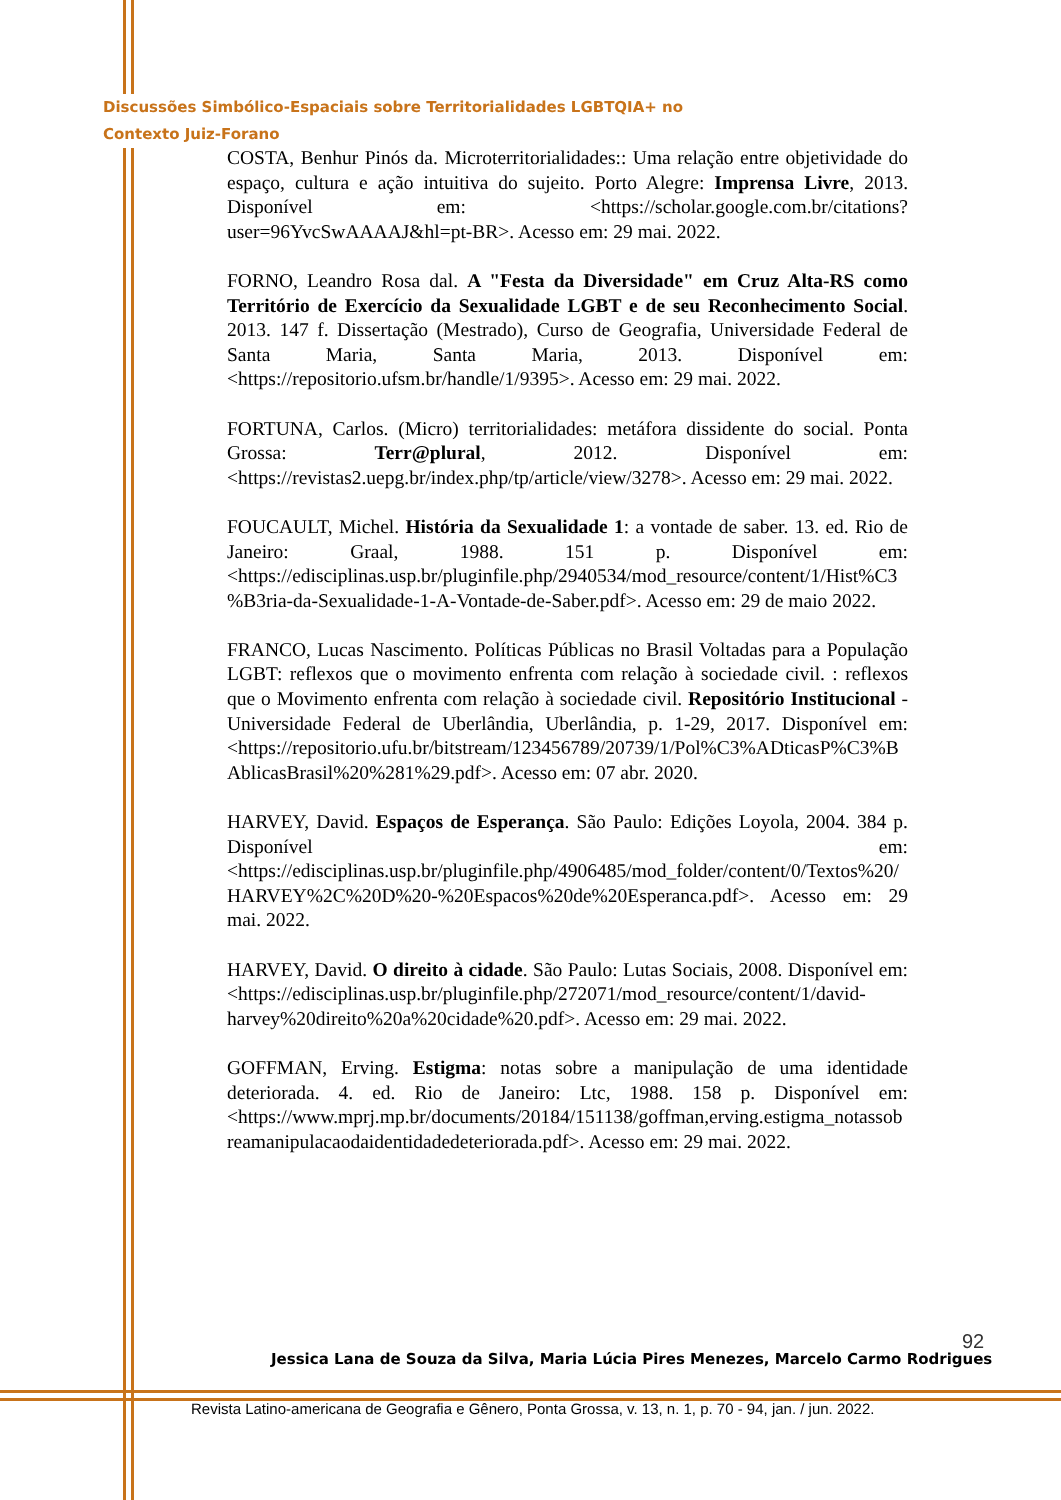Discussões Simbólico-Espaciais sobre Territorialidades LGBTQIA+ no
Contexto Juiz-Forano
COSTA, Benhur Pinós da. Microterritorialidades:: Uma relação entre objetividade do espaço, cultura e ação intuitiva do sujeito. Porto Alegre: Imprensa Livre, 2013. Disponível em: <https://scholar.google.com.br/citations?user=96YvcSwAAAAJ&hl=pt-BR>. Acesso em: 29 mai. 2022.
FORNO, Leandro Rosa dal. A "Festa da Diversidade" em Cruz Alta-RS como Território de Exercício da Sexualidade LGBT e de seu Reconhecimento Social. 2013. 147 f. Dissertação (Mestrado), Curso de Geografia, Universidade Federal de Santa Maria, Santa Maria, 2013. Disponível em: <https://repositorio.ufsm.br/handle/1/9395>. Acesso em: 29 mai. 2022.
FORTUNA, Carlos. (Micro) territorialidades: metáfora dissidente do social. Ponta Grossa: Terr@plural, 2012. Disponível em: <https://revistas2.uepg.br/index.php/tp/article/view/3278>. Acesso em: 29 mai. 2022.
FOUCAULT, Michel. História da Sexualidade 1: a vontade de saber. 13. ed. Rio de Janeiro: Graal, 1988. 151 p. Disponível em: <https://edisciplinas.usp.br/pluginfile.php/2940534/mod_resource/content/1/Hist%C3%B3ria-da-Sexualidade-1-A-Vontade-de-Saber.pdf>. Acesso em: 29 de maio 2022.
FRANCO, Lucas Nascimento. Políticas Públicas no Brasil Voltadas para a População LGBT: reflexos que o movimento enfrenta com relação à sociedade civil. : reflexos que o Movimento enfrenta com relação à sociedade civil. Repositório Institucional - Universidade Federal de Uberlândia, Uberlândia, p. 1-29, 2017. Disponível em: <https://repositorio.ufu.br/bitstream/123456789/20739/1/Pol%C3%ADticasP%C3%BAblicasBrasil%20%281%29.pdf>. Acesso em: 07 abr. 2020.
HARVEY, David. Espaços de Esperança. São Paulo: Edições Loyola, 2004. 384 p. Disponível em: <https://edisciplinas.usp.br/pluginfile.php/4906485/mod_folder/content/0/Textos%20/HARVEY%2C%20D%20-%20Espacos%20de%20Esperanca.pdf>. Acesso em: 29 mai. 2022.
HARVEY, David. O direito à cidade. São Paulo: Lutas Sociais, 2008. Disponível em: <https://edisciplinas.usp.br/pluginfile.php/272071/mod_resource/content/1/david-harvey%20direito%20a%20cidade%20.pdf>. Acesso em: 29 mai. 2022.
GOFFMAN, Erving. Estigma: notas sobre a manipulação de uma identidade deteriorada. 4. ed. Rio de Janeiro: Ltc, 1988. 158 p. Disponível em: <https://www.mprj.mp.br/documents/20184/151138/goffman,erving.estigma_notassobreamanipulacaodaidentidadedeteriorada.pdf>. Acesso em: 29 mai. 2022.
92
Jessica Lana de Souza da Silva, Maria Lúcia Pires Menezes, Marcelo Carmo Rodrigues
Revista Latino-americana de Geografia e Gênero, Ponta Grossa, v. 13, n. 1, p. 70 - 94, jan. / jun. 2022.